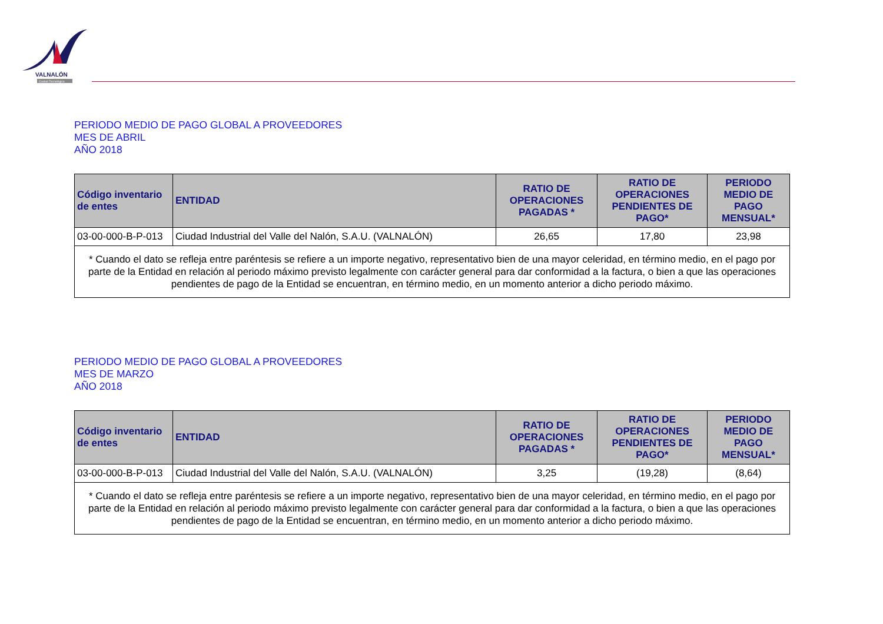VALNALÓN
Ciudad Tecnológica
PERIODO MEDIO DE PAGO GLOBAL A PROVEEDORES
MES DE ABRIL
AÑO 2018
| Código inventario de entes | ENTIDAD | RATIO DE OPERACIONES PAGADAS * | RATIO DE OPERACIONES PENDIENTES DE PAGO* | PERIODO MEDIO DE PAGO MENSUAL* |
| --- | --- | --- | --- | --- |
| 03-00-000-B-P-013 | Ciudad Industrial del Valle del Nalón, S.A.U. (VALNALÓN) | 26,65 | 17,80 | 23,98 |
| * Cuando el dato se refleja entre paréntesis se refiere a un importe negativo, representativo bien de una mayor celeridad, en término medio, en el pago por parte de la Entidad en relación al periodo máximo previsto legalmente con carácter general para dar conformidad a la factura, o bien a que las operaciones pendientes de pago de la Entidad se encuentran, en término medio, en un momento anterior a dicho periodo máximo. | | | | |
PERIODO MEDIO DE PAGO GLOBAL A PROVEEDORES
MES DE MARZO
AÑO 2018
| Código inventario de entes | ENTIDAD | RATIO DE OPERACIONES PAGADAS * | RATIO DE OPERACIONES PENDIENTES DE PAGO* | PERIODO MEDIO DE PAGO MENSUAL* |
| --- | --- | --- | --- | --- |
| 03-00-000-B-P-013 | Ciudad Industrial del Valle del Nalón, S.A.U. (VALNALÓN) | 3,25 | (19,28) | (8,64) |
| * Cuando el dato se refleja entre paréntesis se refiere a un importe negativo, representativo bien de una mayor celeridad, en término medio, en el pago por parte de la Entidad en relación al periodo máximo previsto legalmente con carácter general para dar conformidad a la factura, o bien a que las operaciones pendientes de pago de la Entidad se encuentran, en término medio, en un momento anterior a dicho periodo máximo. | | | | |